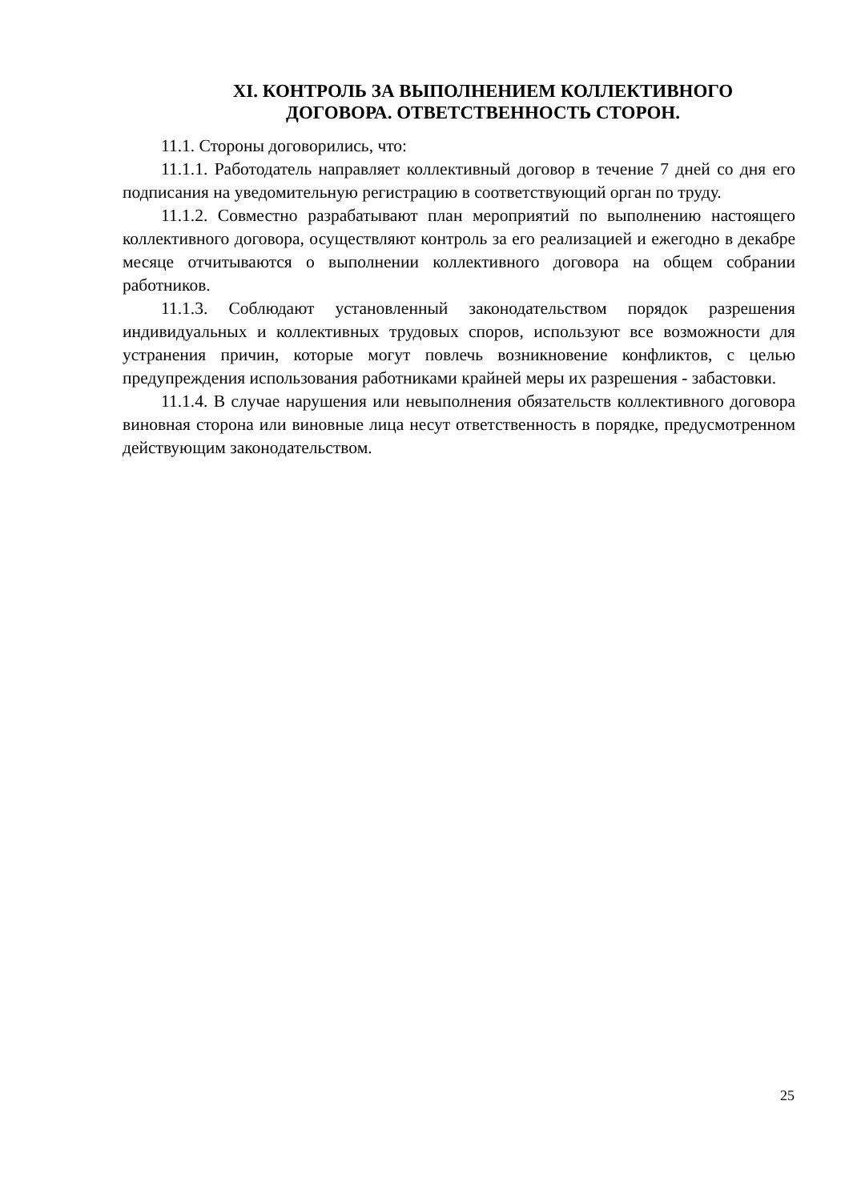XI. КОНТРОЛЬ ЗА ВЫПОЛНЕНИЕМ КОЛЛЕКТИВНОГО
ДОГОВОРА. ОТВЕТСТВЕННОСТЬ СТОРОН.
11.1. Стороны договорились, что:
11.1.1. Работодатель направляет коллективный договор в течение 7 дней со дня его подписания на уведомительную регистрацию в соответствующий орган по труду.
11.1.2. Совместно разрабатывают план мероприятий по выполнению настоящего коллективного договора, осуществляют контроль за его реализацией и ежегодно в декабре месяце отчитываются о выполнении коллективного договора на общем собрании работников.
11.1.3. Соблюдают установленный законодательством порядок разрешения индивидуальных и коллективных трудовых споров, используют все возможности для устранения причин, которые могут повлечь возникновение конфликтов, с целью предупреждения использования работниками крайней меры их разрешения - забастовки.
11.1.4. В случае нарушения или невыполнения обязательств коллективного договора виновная сторона или виновные лица несут ответственность в порядке, предусмотренном действующим законодательством.
25